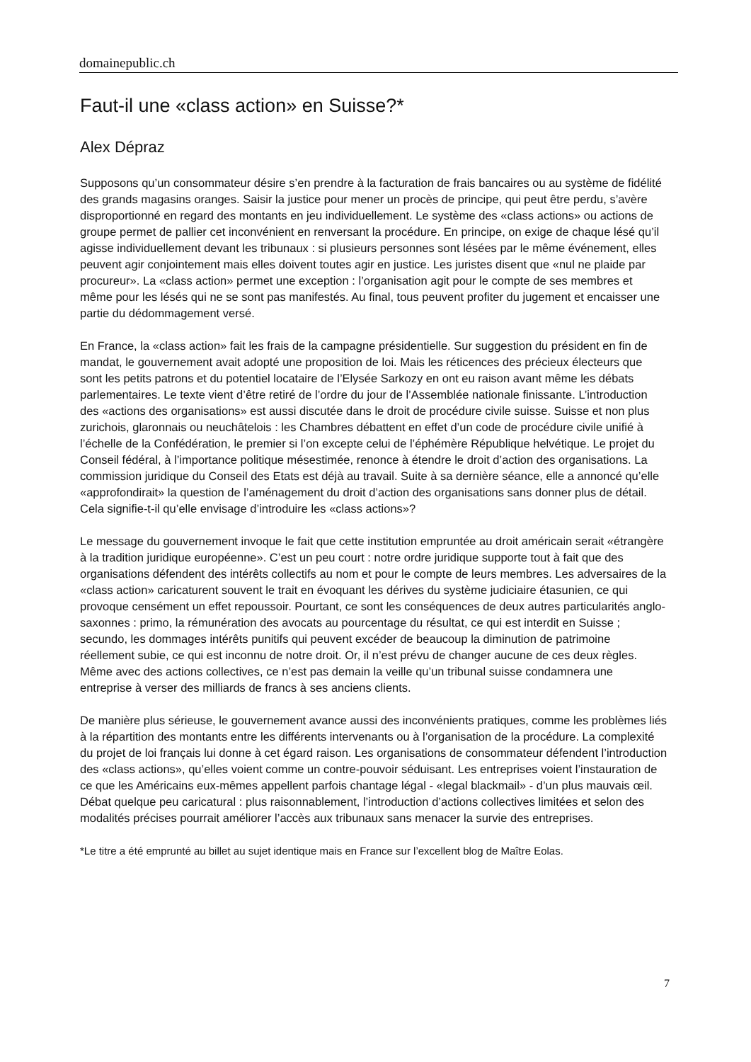domainepublic.ch
Faut-il une «class action» en Suisse?*
Alex Dépraz
Supposons qu’un consommateur désire s’en prendre à la facturation de frais bancaires ou au système de fidélité des grands magasins oranges. Saisir la justice pour mener un procès de principe, qui peut être perdu, s’avère disproportionné en regard des montants en jeu individuellement. Le système des «class actions» ou actions de groupe permet de pallier cet inconvénient en renversant la procédure. En principe, on exige de chaque lésé qu’il agisse individuellement devant les tribunaux : si plusieurs personnes sont lésées par le même événement, elles peuvent agir conjointement mais elles doivent toutes agir en justice. Les juristes disent que «nul ne plaide par procureur». La «class action» permet une exception : l’organisation agit pour le compte de ses membres et même pour les lésés qui ne se sont pas manifestés. Au final, tous peuvent profiter du jugement et encaisser une partie du dédommagement versé.
En France, la «class action» fait les frais de la campagne présidentielle. Sur suggestion du président en fin de mandat, le gouvernement avait adopté une proposition de loi. Mais les réticences des précieux électeurs que sont les petits patrons et du potentiel locataire de l’Elysée Sarkozy en ont eu raison avant même les débats parlementaires. Le texte vient d’être retiré de l’ordre du jour de l’Assemblée nationale finissante. L’introduction des «actions des organisations» est aussi discutée dans le droit de procédure civile suisse. Suisse et non plus zurichois, glaronnais ou neuchâtelois : les Chambres débattent en effet d’un code de procédure civile unifié à l’échelle de la Confédération, le premier si l’on excepte celui de l’éphémère République helvétique. Le projet du Conseil fédéral, à l’importance politique mésestimée, renonce à étendre le droit d’action des organisations. La commission juridique du Conseil des Etats est déjà au travail. Suite à sa dernière séance, elle a annoncé qu’elle «approfondirait» la question de l’aménagement du droit d’action des organisations sans donner plus de détail. Cela signifie-t-il qu’elle envisage d’introduire les «class actions»?
Le message du gouvernement invoque le fait que cette institution empruntée au droit américain serait «étrangère à la tradition juridique européenne». C’est un peu court : notre ordre juridique supporte tout à fait que des organisations défendent des intérêts collectifs au nom et pour le compte de leurs membres. Les adversaires de la «class action» caricaturent souvent le trait en évoquant les dérives du système judiciaire étasunien, ce qui provoque censément un effet repoussoir. Pourtant, ce sont les conséquences de deux autres particularités anglo-saxonnes : primo, la rémunération des avocats au pourcentage du résultat, ce qui est interdit en Suisse ; secundo, les dommages intérêts punitifs qui peuvent excéder de beaucoup la diminution de patrimoine réellement subie, ce qui est inconnu de notre droit. Or, il n’est prévu de changer aucune de ces deux règles. Même avec des actions collectives, ce n’est pas demain la veille qu’un tribunal suisse condamnera une entreprise à verser des milliards de francs à ses anciens clients.
De manière plus sérieuse, le gouvernement avance aussi des inconvénients pratiques, comme les problèmes liés à la répartition des montants entre les différents intervenants ou à l’organisation de la procédure. La complexité du projet de loi français lui donne à cet égard raison. Les organisations de consommateur défendent l’introduction des «class actions», qu’elles voient comme un contre-pouvoir séduisant. Les entreprises voient l’instauration de ce que les Américains eux-mêmes appellent parfois chantage légal - «legal blackmail» - d’un plus mauvais œil. Débat quelque peu caricatural : plus raisonnablement, l’introduction d’actions collectives limitées et selon des modalités précises pourrait améliorer l’accès aux tribunaux sans menacer la survie des entreprises.
*Le titre a été emprunté au billet au sujet identique mais en France sur l’excellent blog de Maître Eolas.
7